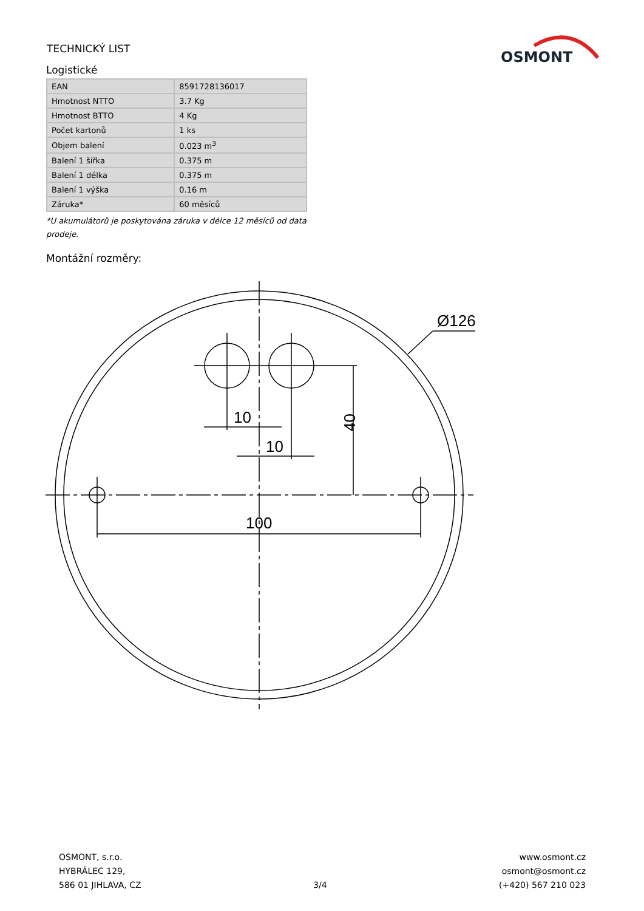TECHNICKÝ LIST
OSMONT
Logistické
| EAN | 8591728136017 |
| Hmotnost NTTO | 3.7 Kg |
| Hmotnost BTTO | 4 Kg |
| Počet kartonů | 1 ks |
| Objem balení | 0.023 m<sup>3</sup> |
| Balení 1 šířka | 0.375 m |
| Balení 1 délka | 0.375 m |
| Balení 1 výška | 0.16 m |
| Záruka* | 60 měsíců |
*U akumulátorů je poskytována záruka v délce 12 měsíců od data prodeje.
Montážní rozměry:
10
10
100
Ø126
40
OSMONT, s.r.o.
HYBRÁLEC 129,
586 01 JIHLAVA, CZ
3/4
www.osmont.cz
osmont@osmont.cz
(+420) 567 210 023